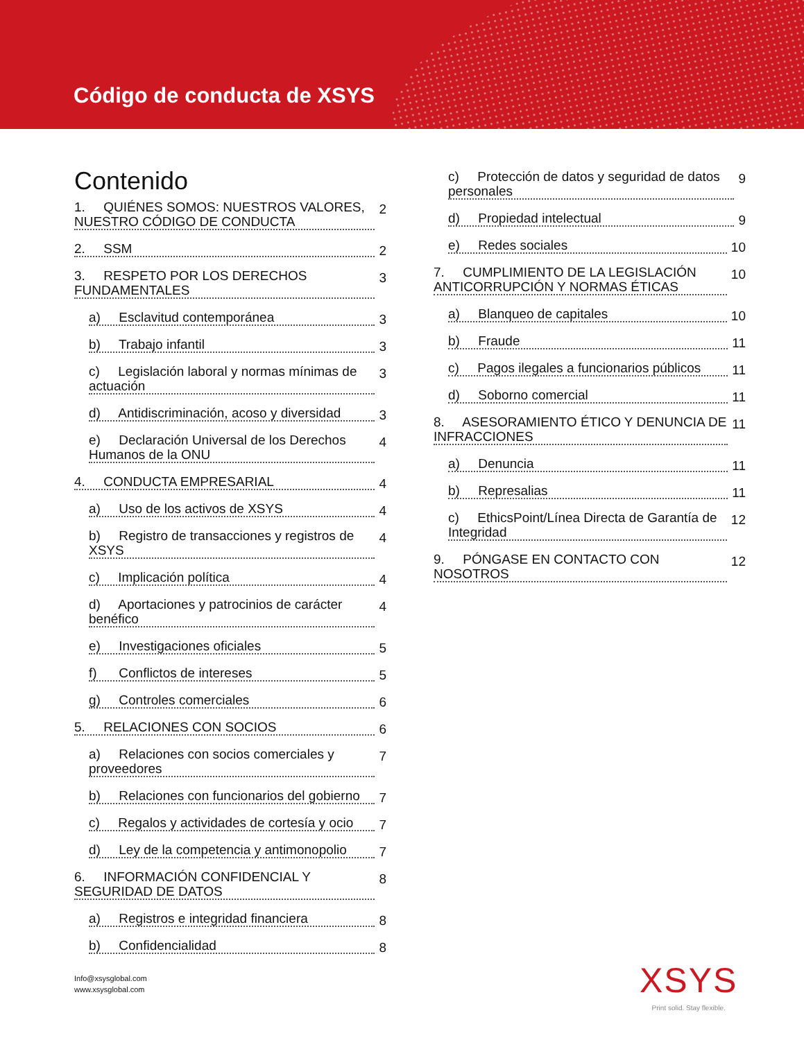Código de conducta de XSYS
Contenido
1. QUIÉNES SOMOS: NUESTROS VALORES, NUESTRO CÓDIGO DE CONDUCTA
2
2. SSM
2
3. RESPETO POR LOS DERECHOS FUNDAMENTALES
3
a) Esclavitud contemporánea
3
b) Trabajo infantil
3
c) Legislación laboral y normas mínimas de actuación
3
d) Antidiscriminación, acoso y diversidad
3
e) Declaración Universal de los Derechos Humanos de la ONU
4
4. CONDUCTA EMPRESARIAL
4
a) Uso de los activos de XSYS
4
b) Registro de transacciones y registros de XSYS
4
c) Implicación política
4
d) Aportaciones y patrocinios de carácter benéfico
4
e) Investigaciones oficiales
5
f) Conflictos de intereses
5
g) Controles comerciales
6
5. RELACIONES CON SOCIOS
6
a) Relaciones con socios comerciales y proveedores
7
b) Relaciones con funcionarios del gobierno
7
c) Regalos y actividades de cortesía y ocio
7
d) Ley de la competencia y antimonopolio
7
6. INFORMACIÓN CONFIDENCIAL Y SEGURIDAD DE DATOS
8
a) Registros e integridad financiera
8
b) Confidencialidad
8
c) Protección de datos y seguridad de datos personales
9
d) Propiedad intelectual
9
e) Redes sociales
10
7. CUMPLIMIENTO DE LA LEGISLACIÓN ANTICORRUPCIÓN Y NORMAS ÉTICAS
10
a) Blanqueo de capitales
10
b) Fraude
11
c) Pagos ilegales a funcionarios públicos
11
d) Soborno comercial
11
8. ASESORAMIENTO ÉTICO Y DENUNCIA DE INFRACCIONES
11
a) Denuncia
11
b) Represalias
11
c) EthicsPoint/Línea Directa de Garantía de Integridad
12
9. PÓNGASE EN CONTACTO CON NOSOTROS
12
Info@xsysglobal.com
www.xsysglobal.com
XSYS
Print solid. Stay flexible.